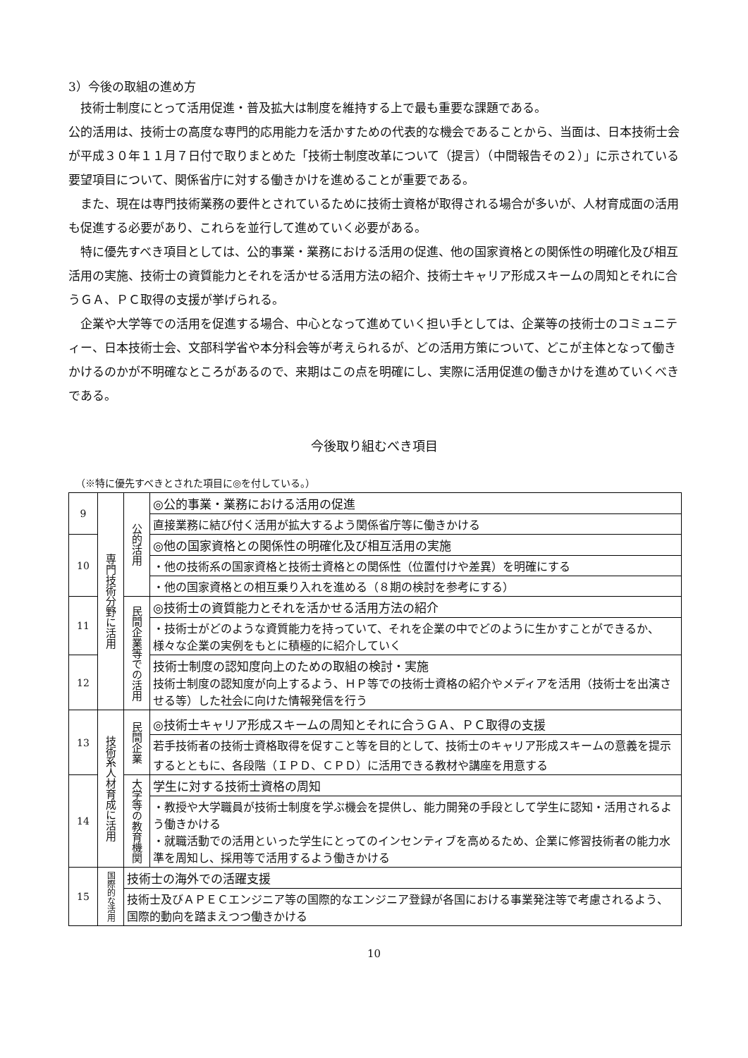3）今後の取組の進め方
技術士制度にとって活用促進・普及拡大は制度を維持する上で最も重要な課題である。
公的活用は、技術士の高度な専門的応用能力を活かすための代表的な機会であることから、当面は、日本技術士会が平成３０年１１月７日付で取りまとめた「技術士制度改革について（提言）（中間報告その２）」に示されている要望項目について、関係省庁に対する働きかけを進めることが重要である。
また、現在は専門技術業務の要件とされているために技術士資格が取得される場合が多いが、人材育成面の活用も促進する必要があり、これらを並行して進めていく必要がある。
特に優先すべき項目としては、公的事業・業務における活用の促進、他の国家資格との関係性の明確化及び相互活用の実施、技術士の資質能力とそれを活かせる活用方法の紹介、技術士キャリア形成スキームの周知とそれに合うＧＡ、ＰＣ取得の支援が挙げられる。
企業や大学等での活用を促進する場合、中心となって進めていく担い手としては、企業等の技術士のコミュニティー、日本技術士会、文部科学省や本分科会等が考えられるが、どの活用方策について、どこが主体となって働きかけるのかが不明確なところがあるので、来期はこの点を明確にし、実際に活用促進の働きかけを進めていくべきである。
今後取り組むべき項目
（※特に優先すべきとされた項目に◎を付している。）
| 9 | 専門技術分野に活用 | 公的活用 | ◎公的事業・業務における活用の促進 |
| | | | 直接業務に結び付く活用が拡大するよう関係省庁等に働きかける |
| 10 | | | ◎他の国家資格との関係性の明確化及び相互活用の実施 |
| | | | ・他の技術系の国家資格と技術士資格との関係性（位置付けや差異）を明確にする |
| | | | ・他の国家資格との相互乗り入れを進める（８期の検討を参考にする） |
| 11 | | 民間企業等での活用 | ◎技術士の資質能力とそれを活かせる活用方法の紹介 |
| | | | ・技術士がどのような資質能力を持っていて、それを企業の中でどのように生かすことができるか、様々な企業の実例をもとに積極的に紹介していく |
| 12 | | | 技術士制度の認知度向上のための取組の検討・実施 技術士制度の認知度が向上するよう、ＨＰ等での技術士資格の紹介やメディアを活用（技術士を出演させる等）した社会に向けた情報発信を行う |
| 13 | 技術系人材育成に活用 | 民間企業 | ◎技術士キャリア形成スキームの周知とそれに合うＧＡ、ＰＣ取得の支援 |
| | | | 若手技術者の技術士資格取得を促すこと等を目的として、技術士のキャリア形成スキームの意義を提示するとともに、各段階（ＩＰＤ、ＣＰＤ）に活用できる教材や講座を用意する |
| 14 | | 大学等の教育機関 | 学生に対する技術士資格の周知 |
| | | | ・教授や大学職員が技術士制度を学ぶ機会を提供し、能力開発の手段として学生に認知・活用されるよう働きかける ・就職活動での活用といった学生にとってのインセンティブを高めるため、企業に修習技術者の能力水準を周知し、採用等で活用するよう働きかける |
| 15 | 国際的な活用 | 技術士の海外での活躍支援 | |
| | | 技術士及びＡＰＥＣエンジニア等の国際的なエンジニア登録が各国における事業発注等で考慮されるよう、国際的動向を踏まえつつ働きかける | |
10